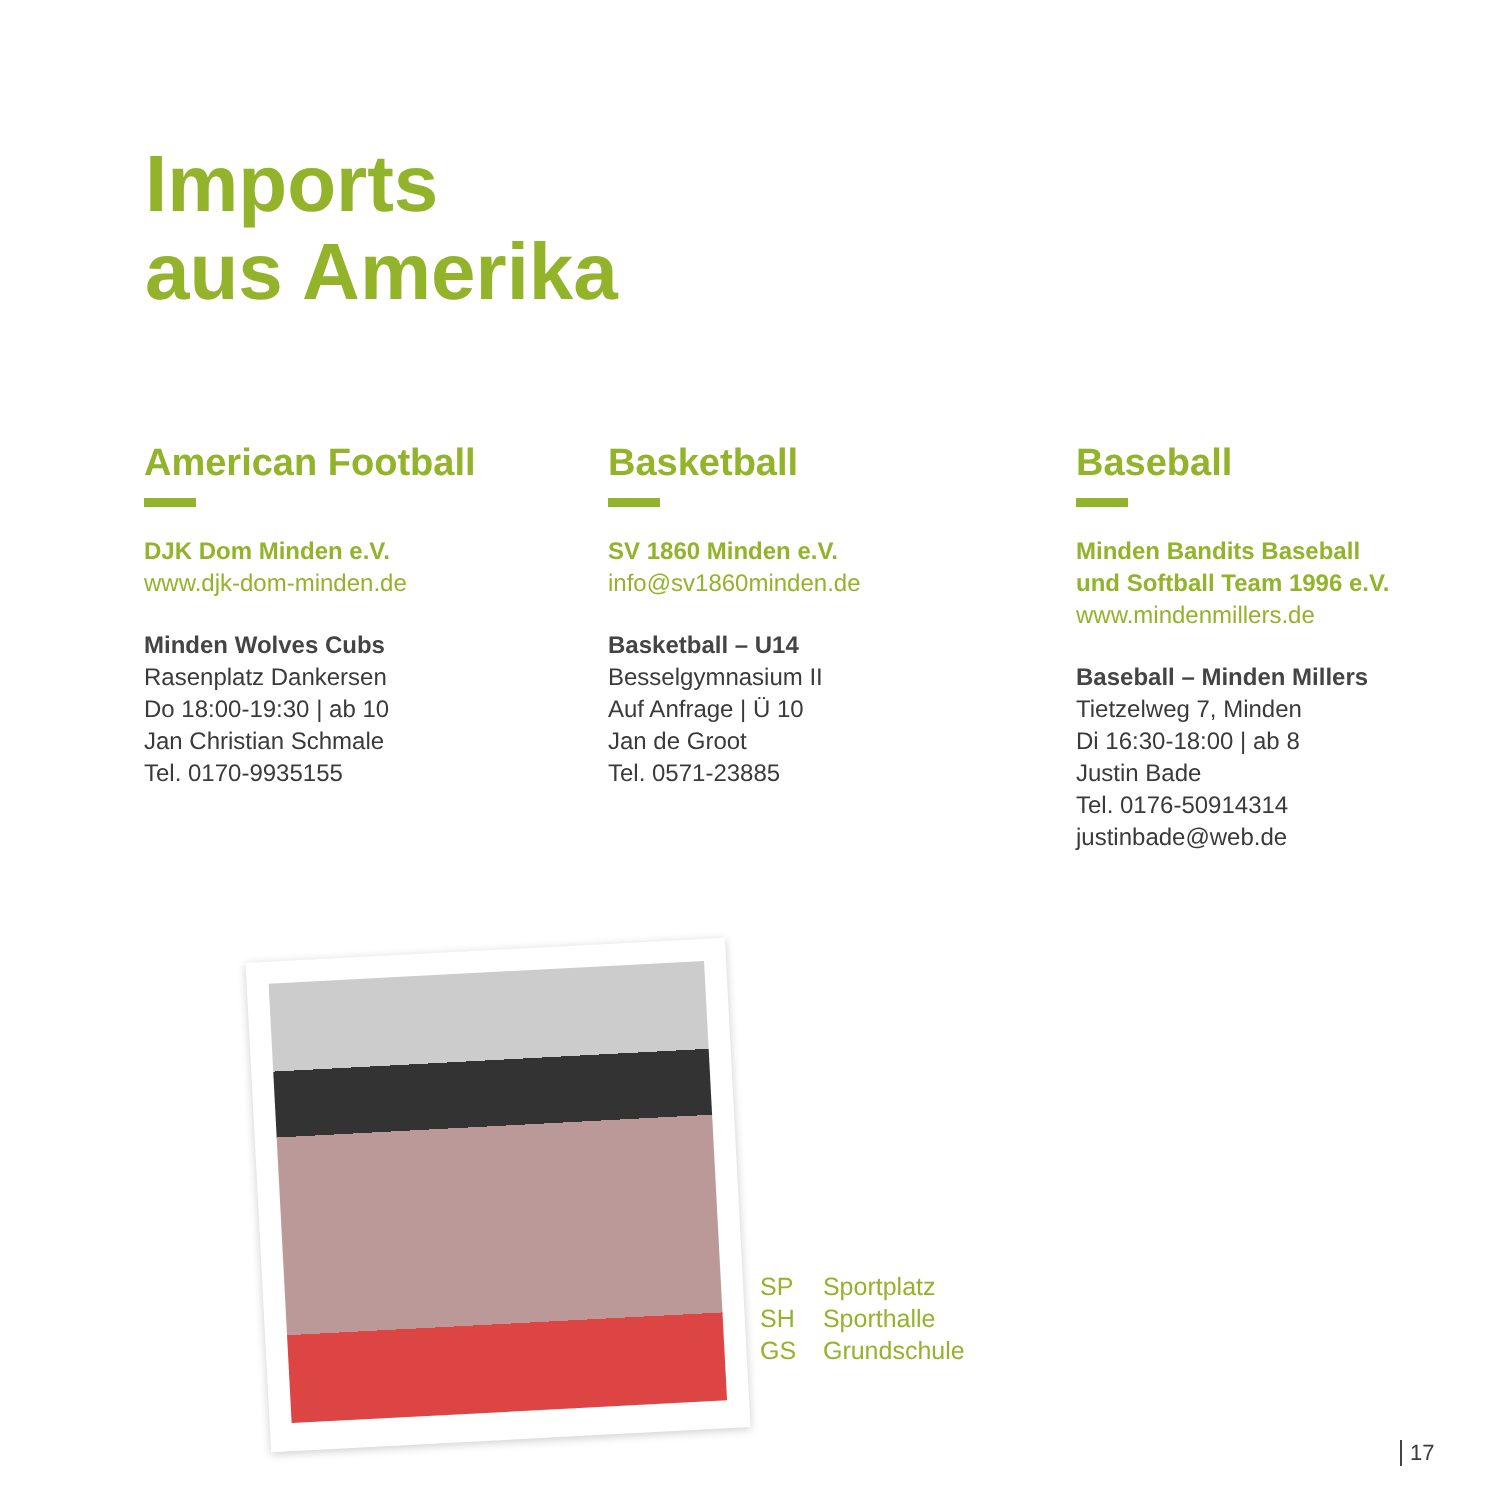Imports
aus Amerika
American Football
DJK Dom Minden e.V.
www.djk-dom-minden.de
Minden Wolves Cubs
Rasenplatz Dankersen
Do 18:00-19:30 | ab 10
Jan Christian Schmale
Tel. 0170-9935155
Basketball
SV 1860 Minden e.V.
info@sv1860minden.de
Basketball – U14
Besselgymnasium II
Auf Anfrage | Ü 10
Jan de Groot
Tel. 0571-23885
Baseball
Minden Bandits Baseball
und Softball Team 1996 e.V.
www.mindenmillers.de
Baseball – Minden Millers
Tietzelweg 7, Minden
Di 16:30-18:00 | ab 8
Justin Bade
Tel. 0176-50914314
justinbade@web.de
SP Sportplatz
SH Sporthalle
GS Grundschule
17